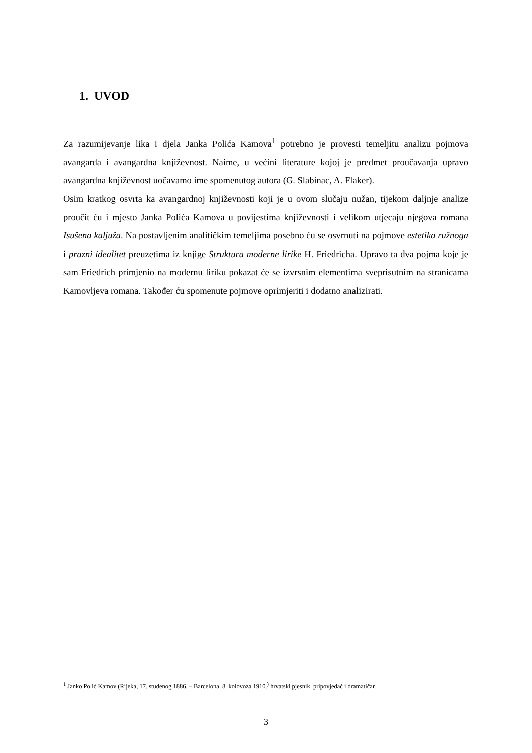1. UVOD
Za razumijevanje lika i djela Janka Polića Kamova<sup>1</sup> potrebno je provesti temeljitu analizu pojmova avangarda i avangardna književnost. Naime, u većini literature kojoj je predmet proučavanja upravo avangardna književnost uočavamo ime spomenutog autora (G. Slabinac, A. Flaker).
Osim kratkog osvrta ka avangardnoj književnosti koji je u ovom slučaju nužan, tijekom daljnje analize proučit ću i mjesto Janka Polića Kamova u povijestima književnosti i velikom utjecaju njegova romana Isušena kaljuža. Na postavljenim analitičkim temeljima posebno ću se osvrnuti na pojmove estetika ružnoga i prazni idealitet preuzetima iz knjige Struktura moderne lirike H. Friedricha. Upravo ta dva pojma koje je sam Friedrich primjenio na modernu liriku pokazat će se izvrsnim elementima sveprisutnim na stranicama Kamovljeva romana. Također ću spomenute pojmove oprimjeriti i dodatno analizirati.
<sup>1</sup> Janko Polić Kamov (Rijeka, 17. studenog 1886. – Barcelona, 8. kolovoza 1910.<sup>)</sup> hrvatski pjesnik, pripovjedač i dramatičar.
3